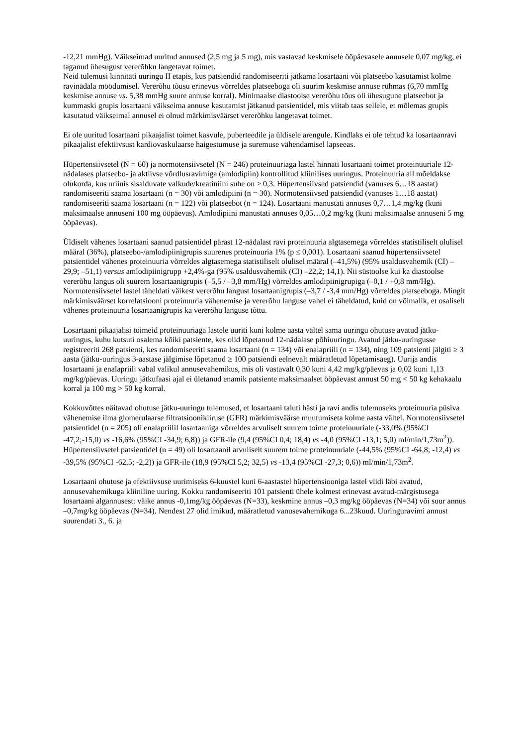-12,21 mmHg). Väikseimad uuritud annused (2,5 mg ja 5 mg), mis vastavad keskmisele ööpäevasele annusele 0,07 mg/kg, ei taganud ühesugust vererõhku langetavat toimet.
Neid tulemusi kinnitati uuringu II etapis, kus patsiendid randomiseeriti jätkama losartaani või platseebo kasutamist kolme ravinädala möödumisel. Vererõhu tõusu erinevus võrreldes platseeboga oli suurim keskmise annuse rühmas (6,70 mmHg keskmise annuse vs. 5,38 mmHg suure annuse korral). Minimaalse diastoolse vererõhu tõus oli ühesugune platseebot ja kummaski grupis losartaani väikseima annuse kasutamist jätkanud patsientidel, mis viitab taas sellele, et mõlemas grupis kasutatud väikseimal annusel ei olnud märkimisväärset vererõhku langetavat toimet.
Ei ole uuritud losartaani pikaajalist toimet kasvule, puberteedile ja üldisele arengule. Kindlaks ei ole tehtud ka losartaanravi pikaajalist efektiivsust kardiovaskulaarse haigestumuse ja suremuse vähendamisel lapseeas.
Hüpertensiivsetel (N = 60) ja normotensiivsetel (N = 246) proteinuuriaga lastel hinnati losartaani toimet proteinuuriale 12-nädalases platseebo- ja aktiivse võrdlusravimiga (amlodipiin) kontrollitud kliinilises uuringus. Proteinuuria all mõeldakse olukorda, kus uriinis sisalduvate valkude/kreatiniini suhe on ≥ 0,3. Hüpertensiivsed patsiendid (vanuses 6…18 aastat) randomiseeriti saama losartaani (n = 30) või amlodipiini (n = 30). Normotensiivsed patsiendid (vanuses 1…18 aastat) randomiseeriti saama losartaani (n = 122) või platseebot (n = 124). Losartaani manustati annuses 0,7…1,4 mg/kg (kuni maksimaalse annuseni 100 mg ööpäevas). Amlodipiini manustati annuses 0,05…0,2 mg/kg (kuni maksimaalse annuseni 5 mg ööpäevas).
Üldiselt vähenes losartaani saanud patsientidel pärast 12-nädalast ravi proteinuuria algtasemega võrreldes statistiliselt olulisel määral (36%), platseebo-/amlodipiinigrupis suurenes proteinuuria 1% (p ≤ 0,001). Losartaani saanud hüpertensiivsetel patsientidel vähenes proteinuuria võrreldes algtasemega statistiliselt olulisel määral (–41,5%) (95% usaldusvahemik (CI) –29,9; –51,1) versus amlodipiinigrupp +2,4%-ga (95% usaldusvahemik (CI) –22,2; 14,1). Nii süstoolse kui ka diastoolse vererõhu langus oli suurem losartaanigrupis (–5,5 / –3,8 mm/Hg) võrreldes amlodipiinigrupiga (–0,1 / +0,8 mm/Hg). Normotensiivsetel lastel täheldati väikest vererõhu langust losartaanigrupis (–3,7 / -3,4 mm/Hg) võrreldes platseeboga. Mingit märkimisväärset korrelatsiooni proteinuuria vähenemise ja vererõhu languse vahel ei täheldatud, kuid on võimalik, et osaliselt vähenes proteinuuria losartaanigrupis ka vererõhu languse tõttu.
Losartaani pikaajalisi toimeid proteinuuriaga lastele uuriti kuni kolme aasta vältel sama uuringu ohutuse avatud jätku-uuringus, kuhu kutsuti osalema kõiki patsiente, kes olid lõpetanud 12-nädalase põhiuuringu. Avatud jätku-uuringusse registreeriti 268 patsienti, kes randomiseeriti saama losartaani (n = 134) või enalapriili (n = 134), ning 109 patsienti jälgiti ≥ 3 aasta (jätku-uuringus 3-aastase jälgimise lõpetanud ≥ 100 patsiendi eelnevalt määratletud lõpetamisaeg). Uurija andis losartaani ja enalapriili vabal valikul annusevahemikus, mis oli vastavalt 0,30 kuni 4,42 mg/kg/päevas ja 0,02 kuni 1,13 mg/kg/päevas. Uuringu jätkufaasi ajal ei ületanud enamik patsiente maksimaalset ööpäevast annust 50 mg < 50 kg kehakaalu korral ja 100 mg > 50 kg korral.
Kokkuvõttes näitavad ohutuse jätku-uuringu tulemused, et losartaani taluti hästi ja ravi andis tulemuseks proteinuuria püsiva vähenemise ilma glomerulaarse filtratsioonikiiruse (GFR) märkimisväärse muutumiseta kolme aasta vältel. Normotensiivsetel patsientidel (n = 205) oli enalapriilil losartaaniga võrreldes arvuliselt suurem toime proteinuuriale (-33,0% (95%CI -47,2;-15,0) vs -16,6% (95%CI -34,9; 6,8)) ja GFR-ile (9,4 (95%CI 0,4; 18,4) vs -4,0 (95%CI -13,1; 5,0) ml/min/1,73m<sup>2</sup>)). Hüpertensiivsetel patsientidel (n = 49) oli losartaanil arvuliselt suurem toime proteinuuriale (-44,5% (95%CI -64,8; -12,4) vs -39,5% (95%CI -62,5; -2,2)) ja GFR-ile (18,9 (95%CI 5,2; 32,5) vs -13,4 (95%CI -27,3; 0,6)) ml/min/1,73m<sup>2</sup>.
Losartaani ohutuse ja efektiivsuse uurimiseks 6-kuustel kuni 6-aastastel hüpertensiooniga lastel viidi läbi avatud, annusevahemikuga kliiniline uuring. Kokku randomiseeriti 101 patsienti ühele kolmest erinevast avatud-märgistusega losartaani algannusest: väike annus -0,1mg/kg ööpäevas (N=33), keskmine annus –0,3 mg/kg ööpäevas (N=34) või suur annus –0,7mg/kg ööpäevas (N=34). Nendest 27 olid imikud, määratletud vanusevahemikuga 6...23kuud. Uuringuravimi annust suurendati 3., 6. ja